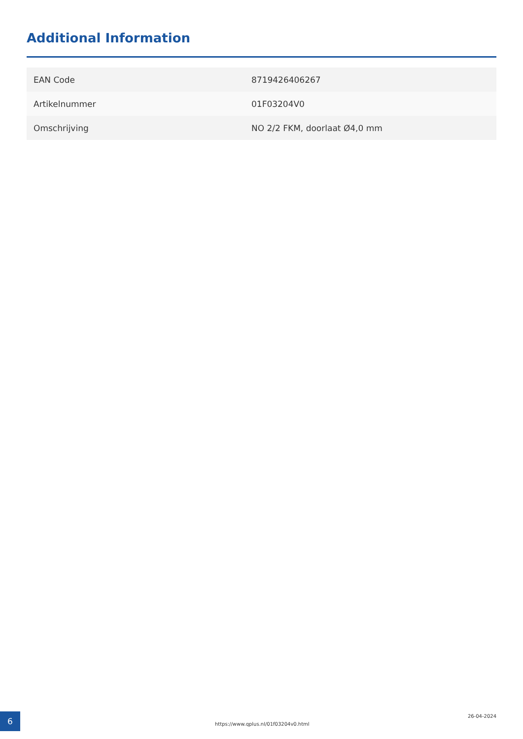Additional Information
| EAN Code | 8719426406267 |
| Artikelnummer | 01F03204V0 |
| Omschrijving | NO 2/2 FKM, doorlaat Ø4,0 mm |
6
https://www.qplus.nl/01f03204v0.html
26-04-2024